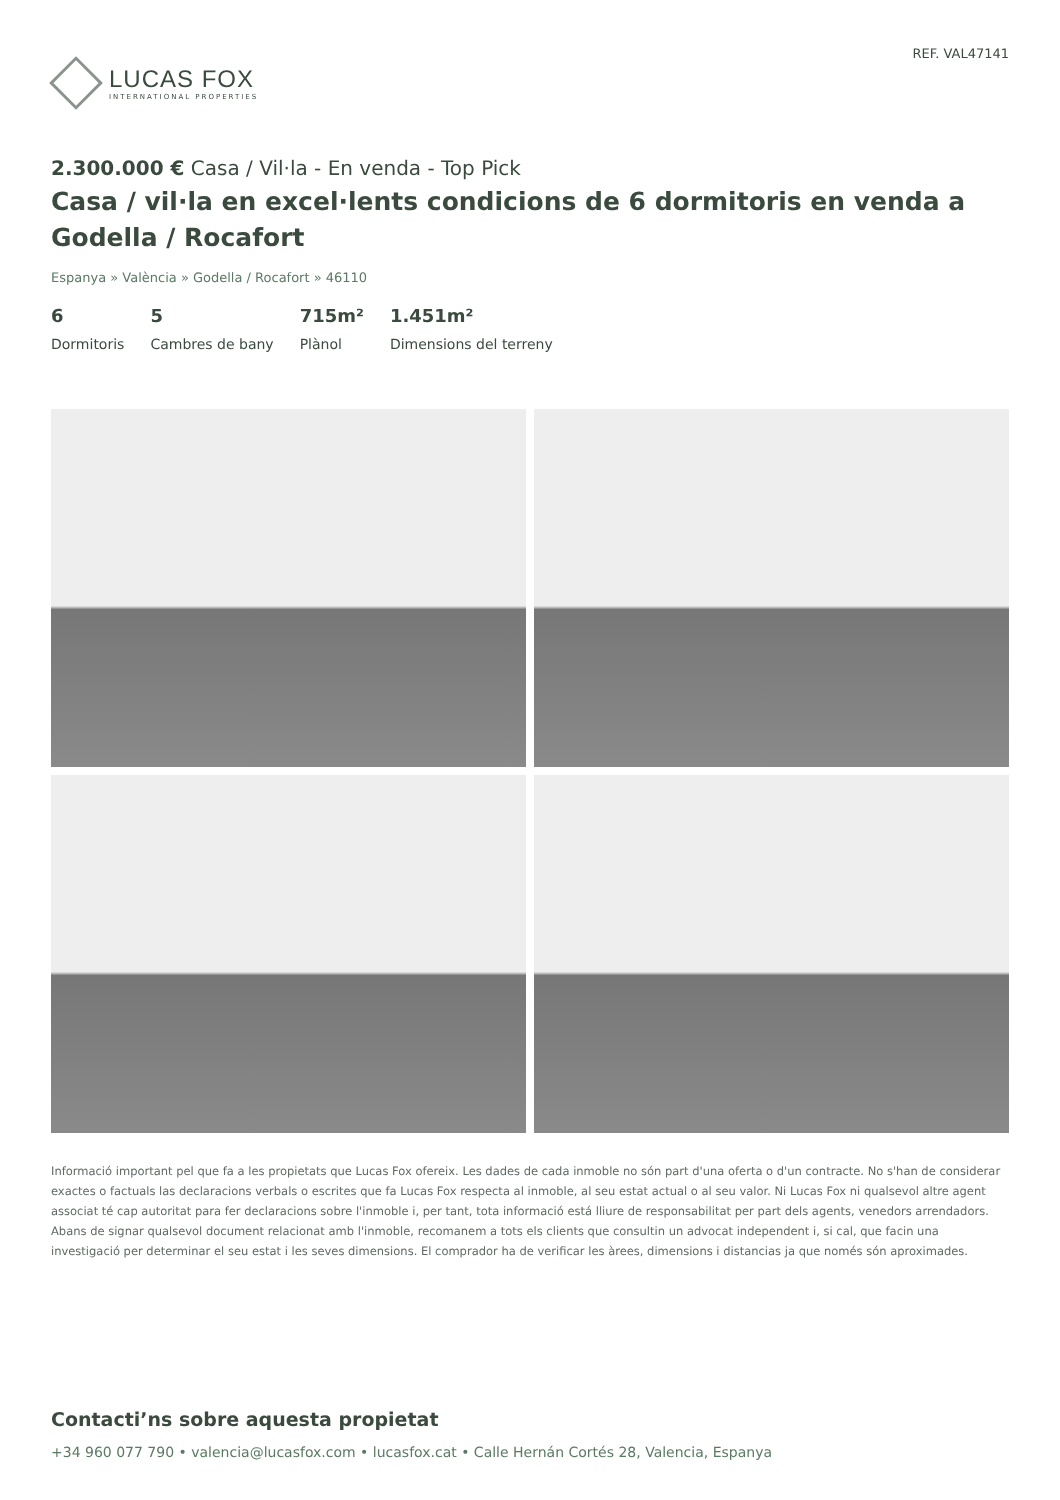LUCAS FOX
INTERNATIONAL PROPERTIES
REF. VAL47141
2.300.000 € Casa / Vil·la - En venda - Top Pick
Casa / vil·la en excel·lents condicions de 6 dormitoris en venda a Godella / Rocafort
Espanya » València » Godella / Rocafort » 46110
6
Dormitoris
5
Cambres de bany
715m²
Plànol
1.451m²
Dimensions del terreny
Informació important pel que fa a les propietats que Lucas Fox ofereix. Les dades de cada inmoble no són part d'una oferta o d'un contracte. No s'han de considerar exactes o factuals las declaracions verbals o escrites que fa Lucas Fox respecta al inmoble, al seu estat actual o al seu valor. Ni Lucas Fox ni qualsevol altre agent associat té cap autoritat para fer declaracions sobre l'inmoble i, per tant, tota informació está lliure de responsabilitat per part dels agents, venedors arrendadors. Abans de signar qualsevol document relacionat amb l'inmoble, recomanem a tots els clients que consultin un advocat independent i, si cal, que facin una investigació per determinar el seu estat i les seves dimensions. El comprador ha de verificar les àrees, dimensions i distancias ja que només són aproximades.
Contacti’ns sobre aquesta propietat
+34 960 077 790 • valencia@lucasfox.com • lucasfox.cat • Calle Hernán Cortés 28, Valencia, Espanya